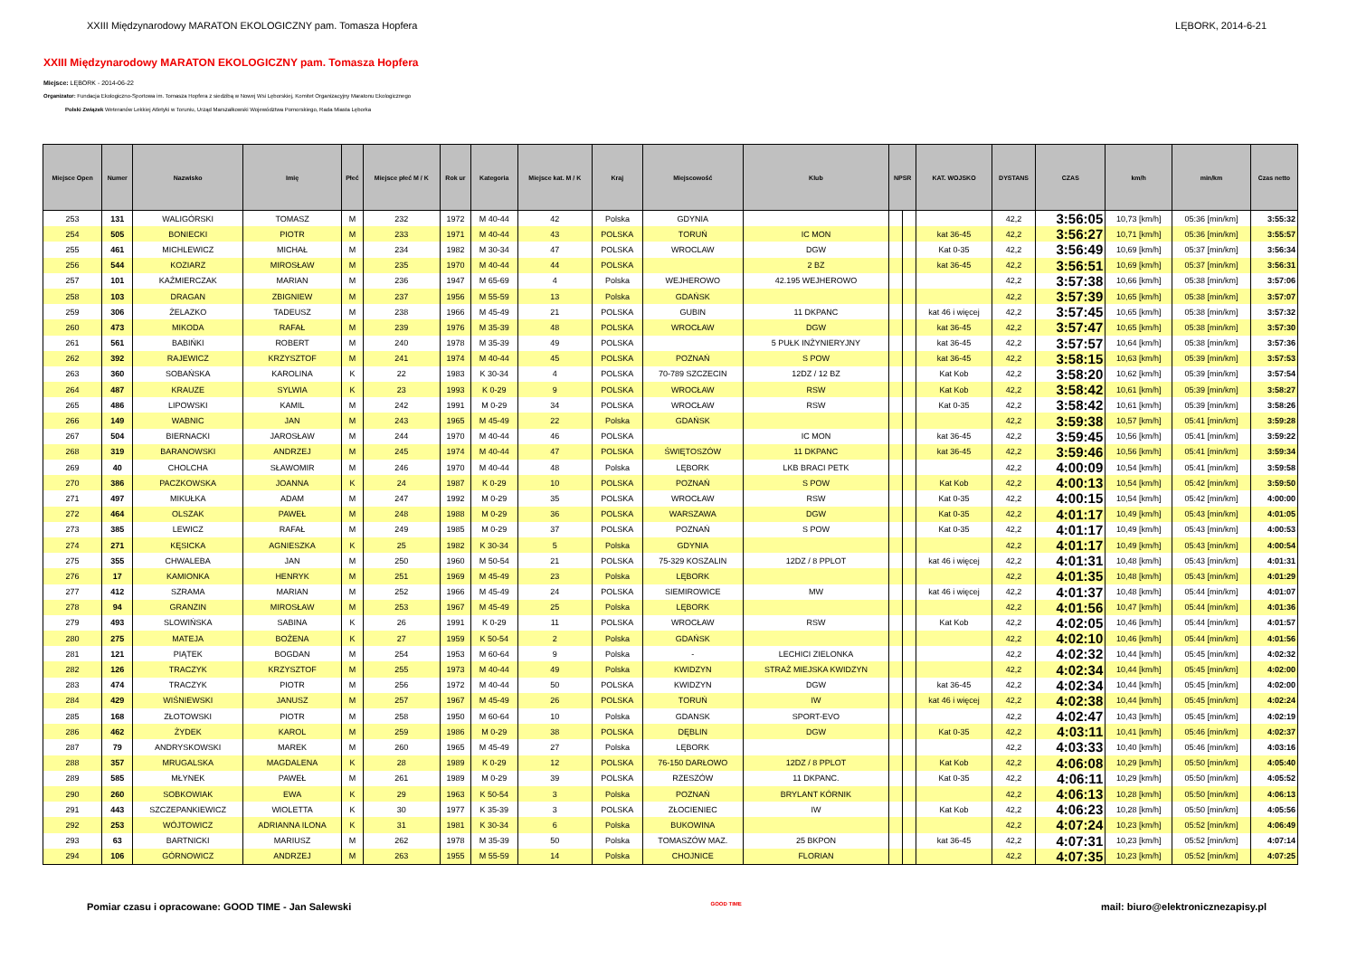XXIII Międzynarodowy MARATON EKOLOGICZNY pam. Tomasza Hopfera LĘBORK, 2014-6-21
XXIII Międzynarodowy MARATON EKOLOGICZNY pam. Tomasza Hopfera
Miejsce: LĘBORK - 2014-06-22
Organizator: Fundacja Ekologiczno-Sportowa im. Tomasza Hopfera z siedzibą w Nowej Wsi Lęborskiej, Komitet Organizacyjny Maratonu Ekologicznego
Polski Związek Weteranów Lekkiej Atletyki w Toruniu, Urząd Marszałkowski Województwa Pomorskiego, Rada Miasta Lęborka
| Miejsce Open | Numer | Nazwisko | Imię | Płeć | Miejsce płeć M / K | Rok ur | Kategoria | Miejsce kat. M / K | Kraj | Miejscowość | Klub | NPSR | | KAT. WOJSKO | DYSTANS | CZAS | km/h | min/km | Czas netto |
| --- | --- | --- | --- | --- | --- | --- | --- | --- | --- | --- | --- | --- | --- | --- | --- | --- | --- | --- | --- |
| 253 | 131 | WALIGÓRSKI | TOMASZ | M | 232 | 1972 | M 40-44 | 42 | Polska | GDYNIA | | | | | 42,2 | 3:56:05 | 10,73 [km/h] | 05:36 [min/km] | 3:55:32 |
| 254 | 505 | BONIECKI | PIOTR | M | 233 | 1971 | M 40-44 | 43 | POLSKA | TORUŃ | IC MON | | | kat 36-45 | 42,2 | 3:56:27 | 10,71 [km/h] | 05:36 [min/km] | 3:55:57 |
| 255 | 461 | MICHLEWICZ | MICHAŁ | M | 234 | 1982 | M 30-34 | 47 | POLSKA | WROCLAW | DGW | | | Kat 0-35 | 42,2 | 3:56:49 | 10,69 [km/h] | 05:37 [min/km] | 3:56:34 |
| 256 | 544 | KOZIARZ | MIROSŁAW | M | 235 | 1970 | M 40-44 | 44 | POLSKA | | 2 BZ | | | kat 36-45 | 42,2 | 3:56:51 | 10,69 [km/h] | 05:37 [min/km] | 3:56:31 |
| 257 | 101 | KAŹMIERCZAK | MARIAN | M | 236 | 1947 | M 65-69 | 4 | Polska | WEJHEROWO | 42.195 WEJHEROWO | | | | 42,2 | 3:57:38 | 10,66 [km/h] | 05:38 [min/km] | 3:57:06 |
| 258 | 103 | DRAGAN | ZBIGNIEW | M | 237 | 1956 | M 55-59 | 13 | Polska | GDAŃSK | | | | | 42,2 | 3:57:39 | 10,65 [km/h] | 05:38 [min/km] | 3:57:07 |
| 259 | 306 | ŻELAZKO | TADEUSZ | M | 238 | 1966 | M 45-49 | 21 | POLSKA | GUBIN | 11 DKPANC | | | kat 46 i więcej | 42,2 | 3:57:45 | 10,65 [km/h] | 05:38 [min/km] | 3:57:32 |
| 260 | 473 | MIKODA | RAFAŁ | M | 239 | 1976 | M 35-39 | 48 | POLSKA | WROCŁAW | DGW | | | kat 36-45 | 42,2 | 3:57:47 | 10,65 [km/h] | 05:38 [min/km] | 3:57:30 |
| 261 | 561 | BABIŃKI | ROBERT | M | 240 | 1978 | M 35-39 | 49 | POLSKA | | 5 PUŁK INŻYNIERYJNY | | | kat 36-45 | 42,2 | 3:57:57 | 10,64 [km/h] | 05:38 [min/km] | 3:57:36 |
| 262 | 392 | RAJEWICZ | KRZYSZTOF | M | 241 | 1974 | M 40-44 | 45 | POLSKA | POZNAŃ | S POW | | | kat 36-45 | 42,2 | 3:58:15 | 10,63 [km/h] | 05:39 [min/km] | 3:57:53 |
| 263 | 360 | SOBAŃSKA | KAROLINA | K | 22 | 1983 | K 30-34 | 4 | POLSKA | 70-789 SZCZECIN | 12DZ / 12 BZ | | | Kat Kob | 42,2 | 3:58:20 | 10,62 [km/h] | 05:39 [min/km] | 3:57:54 |
| 264 | 487 | KRAUZE | SYLWIA | K | 23 | 1993 | K 0-29 | 9 | POLSKA | WROCŁAW | RSW | | | Kat Kob | 42,2 | 3:58:42 | 10,61 [km/h] | 05:39 [min/km] | 3:58:27 |
| 265 | 486 | LIPOWSKI | KAMIL | M | 242 | 1991 | M 0-29 | 34 | POLSKA | WROCŁAW | RSW | | | Kat 0-35 | 42,2 | 3:58:42 | 10,61 [km/h] | 05:39 [min/km] | 3:58:26 |
| 266 | 149 | WABNIC | JAN | M | 243 | 1965 | M 45-49 | 22 | Polska | GDAŃSK | | | | | 42,2 | 3:59:38 | 10,57 [km/h] | 05:41 [min/km] | 3:59:28 |
| 267 | 504 | BIERNACKI | JAROSŁAW | M | 244 | 1970 | M 40-44 | 46 | POLSKA | | IC MON | | | kat 36-45 | 42,2 | 3:59:45 | 10,56 [km/h] | 05:41 [min/km] | 3:59:22 |
| 268 | 319 | BARANOWSKI | ANDRZEJ | M | 245 | 1974 | M 40-44 | 47 | POLSKA | ŚWIĘTOSZÓW | 11 DKPANC | | | kat 36-45 | 42,2 | 3:59:46 | 10,56 [km/h] | 05:41 [min/km] | 3:59:34 |
| 269 | 40 | CHOLCHA | SŁAWOMIR | M | 246 | 1970 | M 40-44 | 48 | Polska | LĘBORK | LKB BRACI PETK | | | | 42,2 | 4:00:09 | 10,54 [km/h] | 05:41 [min/km] | 3:59:58 |
| 270 | 386 | PACZKOWSKA | JOANNA | K | 24 | 1987 | K 0-29 | 10 | POLSKA | POZNAŃ | S POW | | | Kat Kob | 42,2 | 4:00:13 | 10,54 [km/h] | 05:42 [min/km] | 3:59:50 |
| 271 | 497 | MIKUŁKA | ADAM | M | 247 | 1992 | M 0-29 | 35 | POLSKA | WROCŁAW | RSW | | | Kat 0-35 | 42,2 | 4:00:15 | 10,54 [km/h] | 05:42 [min/km] | 4:00:00 |
| 272 | 464 | OLSZAK | PAWEŁ | M | 248 | 1988 | M 0-29 | 36 | POLSKA | WARSZAWA | DGW | | | Kat 0-35 | 42,2 | 4:01:17 | 10,49 [km/h] | 05:43 [min/km] | 4:01:05 |
| 273 | 385 | LEWICZ | RAFAŁ | M | 249 | 1985 | M 0-29 | 37 | POLSKA | POZNAŃ | S POW | | | Kat 0-35 | 42,2 | 4:01:17 | 10,49 [km/h] | 05:43 [min/km] | 4:00:53 |
| 274 | 271 | KĘSICKA | AGNIESZKA | K | 25 | 1982 | K 30-34 | 5 | Polska | GDYNIA | | | | | 42,2 | 4:01:17 | 10,49 [km/h] | 05:43 [min/km] | 4:00:54 |
| 275 | 355 | CHWALEBA | JAN | M | 250 | 1960 | M 50-54 | 21 | POLSKA | 75-329 KOSZALIN | 12DZ / 8 PPLOT | | | kat 46 i więcej | 42,2 | 4:01:31 | 10,48 [km/h] | 05:43 [min/km] | 4:01:31 |
| 276 | 17 | KAMIONKA | HENRYK | M | 251 | 1969 | M 45-49 | 23 | Polska | LĘBORK | | | | | 42,2 | 4:01:35 | 10,48 [km/h] | 05:43 [min/km] | 4:01:29 |
| 277 | 412 | SZRAMA | MARIAN | M | 252 | 1966 | M 45-49 | 24 | POLSKA | SIEMIROWICE | MW | | | kat 46 i więcej | 42,2 | 4:01:37 | 10,48 [km/h] | 05:44 [min/km] | 4:01:07 |
| 278 | 94 | GRANZIN | MIROSŁAW | M | 253 | 1967 | M 45-49 | 25 | Polska | LĘBORK | | | | | 42,2 | 4:01:56 | 10,47 [km/h] | 05:44 [min/km] | 4:01:36 |
| 279 | 493 | SLOWIŃSKA | SABINA | K | 26 | 1991 | K 0-29 | 11 | POLSKA | WROCŁAW | RSW | | | Kat Kob | 42,2 | 4:02:05 | 10,46 [km/h] | 05:44 [min/km] | 4:01:57 |
| 280 | 275 | MATEJA | BOŻENA | K | 27 | 1959 | K 50-54 | 2 | Polska | GDAŃSK | | | | | 42,2 | 4:02:10 | 10,46 [km/h] | 05:44 [min/km] | 4:01:56 |
| 281 | 121 | PIĄTEK | BOGDAN | M | 254 | 1953 | M 60-64 | 9 | Polska | - | LECHICI ZIELONKA | | | | 42,2 | 4:02:32 | 10,44 [km/h] | 05:45 [min/km] | 4:02:32 |
| 282 | 126 | TRACZYK | KRZYSZTOF | M | 255 | 1973 | M 40-44 | 49 | Polska | KWIDZYN | STRAŻ MIEJSKA KWIDZYN | | | | 42,2 | 4:02:34 | 10,44 [km/h] | 05:45 [min/km] | 4:02:00 |
| 283 | 474 | TRACZYK | PIOTR | M | 256 | 1972 | M 40-44 | 50 | POLSKA | KWIDZYN | DGW | | | kat 36-45 | 42,2 | 4:02:34 | 10,44 [km/h] | 05:45 [min/km] | 4:02:00 |
| 284 | 429 | WIŚNIEWSKI | JANUSZ | M | 257 | 1967 | M 45-49 | 26 | POLSKA | TORUŃ | IW | | | kat 46 i więcej | 42,2 | 4:02:38 | 10,44 [km/h] | 05:45 [min/km] | 4:02:24 |
| 285 | 168 | ZŁOTOWSKI | PIOTR | M | 258 | 1950 | M 60-64 | 10 | Polska | GDANSK | SPORT-EVO | | | | 42,2 | 4:02:47 | 10,43 [km/h] | 05:45 [min/km] | 4:02:19 |
| 286 | 462 | ŻYDEK | KAROL | M | 259 | 1986 | M 0-29 | 38 | POLSKA | DĘBLIN | DGW | | | Kat 0-35 | 42,2 | 4:03:11 | 10,41 [km/h] | 05:46 [min/km] | 4:02:37 |
| 287 | 79 | ANDRYSKOWSKI | MAREK | M | 260 | 1965 | M 45-49 | 27 | Polska | LĘBORK | | | | | 42,2 | 4:03:33 | 10,40 [km/h] | 05:46 [min/km] | 4:03:16 |
| 288 | 357 | MRUGALSKA | MAGDALENA | K | 28 | 1989 | K 0-29 | 12 | POLSKA | 76-150 DARŁOWO | 12DZ / 8 PPLOT | | | Kat Kob | 42,2 | 4:06:08 | 10,29 [km/h] | 05:50 [min/km] | 4:05:40 |
| 289 | 585 | MŁYNEK | PAWEŁ | M | 261 | 1989 | M 0-29 | 39 | POLSKA | RZESZÓW | 11 DKPANC. | | | Kat 0-35 | 42,2 | 4:06:11 | 10,29 [km/h] | 05:50 [min/km] | 4:05:52 |
| 290 | 260 | SOBKOWIAK | EWA | K | 29 | 1963 | K 50-54 | 3 | Polska | POZNAŃ | BRYLANT KÓRNIK | | | | 42,2 | 4:06:13 | 10,28 [km/h] | 05:50 [min/km] | 4:06:13 |
| 291 | 443 | SZCZEPANKIEWICZ | WIOLETTA | K | 30 | 1977 | K 35-39 | 3 | POLSKA | ZŁOCIENIEC | IW | | | Kat Kob | 42,2 | 4:06:23 | 10,28 [km/h] | 05:50 [min/km] | 4:05:56 |
| 292 | 253 | WÓJTOWICZ | ADRIANNA ILONA | K | 31 | 1981 | K 30-34 | 6 | Polska | BUKOWINA | | | | | 42,2 | 4:07:24 | 10,23 [km/h] | 05:52 [min/km] | 4:06:49 |
| 293 | 63 | BARTNICKI | MARIUSZ | M | 262 | 1978 | M 35-39 | 50 | Polska | TOMASZÓW MAZ. | 25 BKPON | | | kat 36-45 | 42,2 | 4:07:31 | 10,23 [km/h] | 05:52 [min/km] | 4:07:14 |
| 294 | 106 | GÓRNOWICZ | ANDRZEJ | M | 263 | 1955 | M 55-59 | 14 | Polska | CHOJNICE | FLORIAN | | | | 42,2 | 4:07:35 | 10,23 [km/h] | 05:52 [min/km] | 4:07:25 |
Pomiar czasu i opracowane: GOOD TIME - Jan Salewski GOOD TIME mail: biuro@elektronicznezapisy.pl